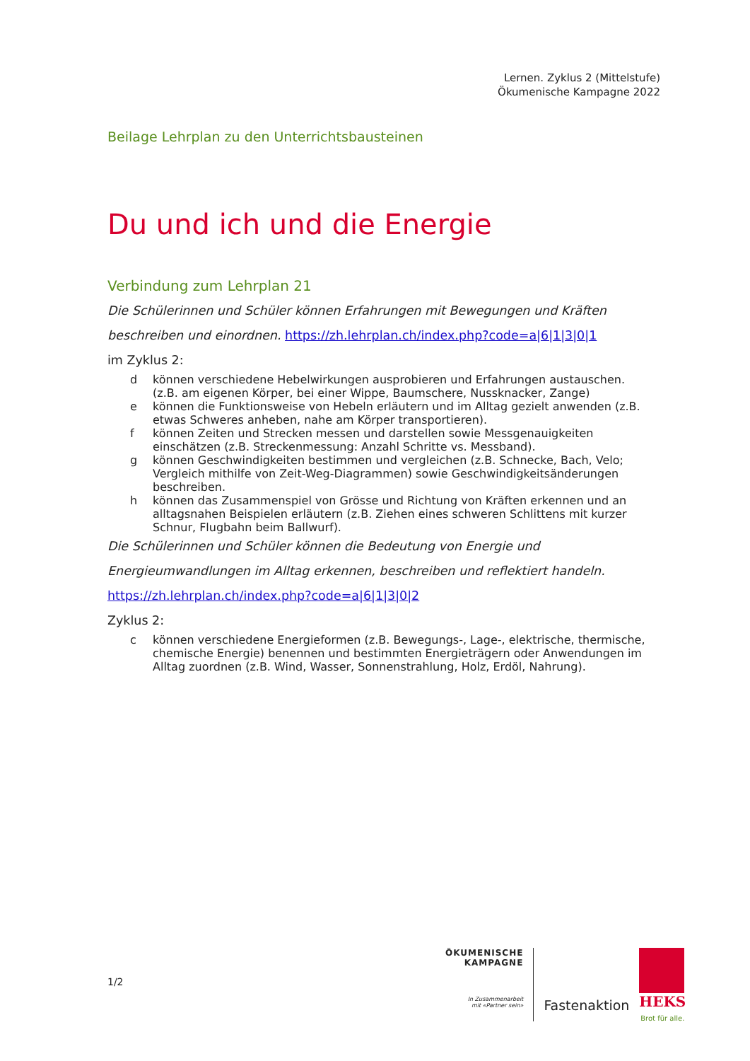Lernen. Zyklus 2 (Mittelstufe)
Ökumenische Kampagne 2022
Beilage Lehrplan zu den Unterrichtsbausteinen
Du und ich und die Energie
Verbindung zum Lehrplan 21
Die Schülerinnen und Schüler können Erfahrungen mit Bewegungen und Kräften beschreiben und einordnen. https://zh.lehrplan.ch/index.php?code=a|6|1|3|0|1
im Zyklus 2:
d können verschiedene Hebelwirkungen ausprobieren und Erfahrungen austauschen.
(z.B. am eigenen Körper, bei einer Wippe, Baumschere, Nussknacker, Zange)
e können die Funktionsweise von Hebeln erläutern und im Alltag gezielt anwenden (z.B. etwas Schweres anheben, nahe am Körper transportieren).
f können Zeiten und Strecken messen und darstellen sowie Messgenauigkeiten einschätzen (z.B. Streckenmessung: Anzahl Schritte vs. Messband).
g können Geschwindigkeiten bestimmen und vergleichen (z.B. Schnecke, Bach, Velo; Vergleich mithilfe von Zeit-Weg-Diagrammen) sowie Geschwindigkeitsänderungen beschreiben.
h können das Zusammenspiel von Grösse und Richtung von Kräften erkennen und an alltagsnahen Beispielen erläutern (z.B. Ziehen eines schweren Schlittens mit kurzer Schnur, Flugbahn beim Ballwurf).
Die Schülerinnen und Schüler können die Bedeutung von Energie und Energieumwandlungen im Alltag erkennen, beschreiben und reflektiert handeln.
https://zh.lehrplan.ch/index.php?code=a|6|1|3|0|2
Zyklus 2:
c können verschiedene Energieformen (z.B. Bewegungs-, Lage-, elektrische, thermische, chemische Energie) benennen und bestimmten Energieträgern oder Anwendungen im Alltag zuordnen (z.B. Wind, Wasser, Sonnenstrahlung, Holz, Erdöl, Nahrung).
1/2
ÖKUMENISCHE
KAMPAGNE
In Zusammenarbeit
mit «Partner sein»
Fastenaktion
HEKS
Brot für alle.